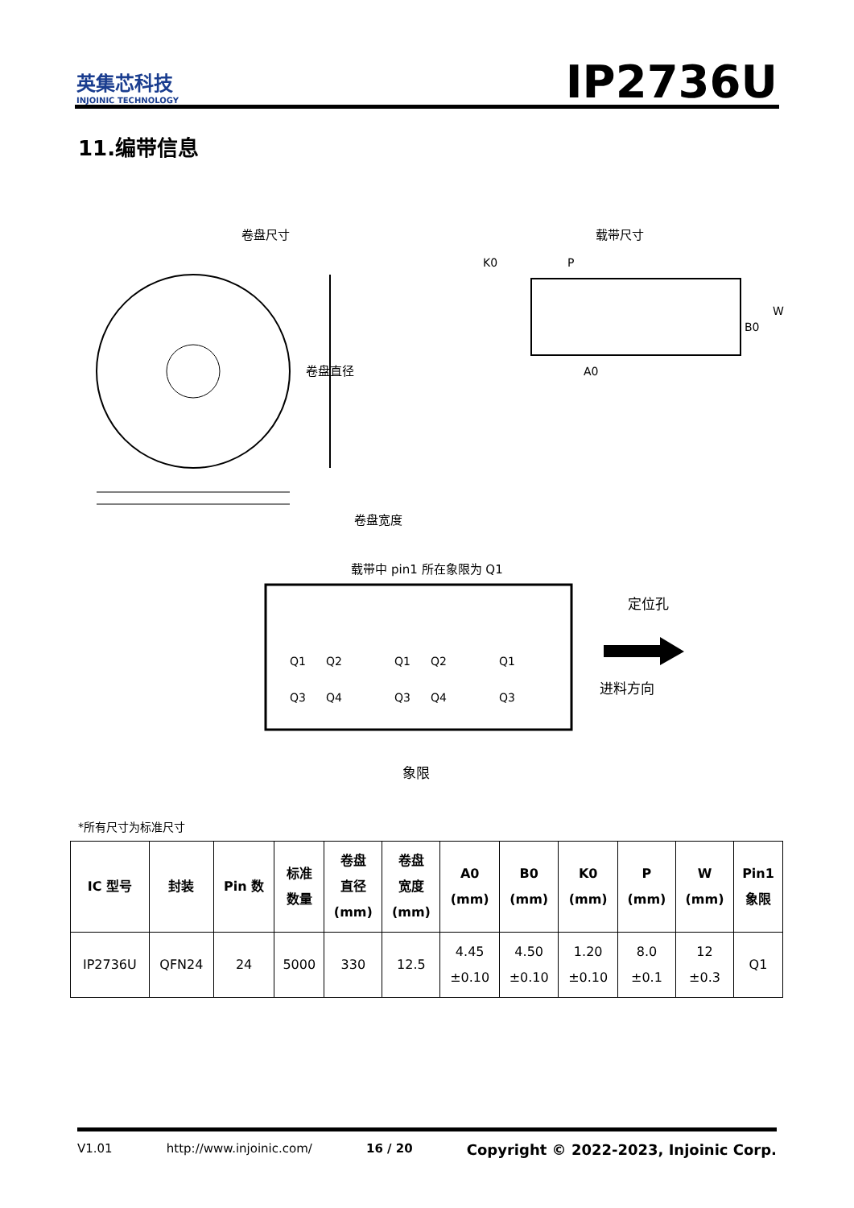英集芯科技
INJOINIC TECHNOLOGY
IP2736U
11.编带信息
卷盘尺寸
卷盘直径
卷盘宽度
载带尺寸
K0
P
B0
W
A0
载带中 pin1 所在象限为 Q1
Q1
Q2
Q3
Q4
Q1
Q2
Q3
Q4
Q1
Q3
定位孔
进料方向
象限
*所有尺寸为标准尺寸
| IC 型号 | 封装 | Pin 数 | 标准 数量 | 卷盘 直径 (mm) | 卷盘 宽度 (mm) | A0 (mm) | B0 (mm) | K0 (mm) | P (mm) | W (mm) | Pin1 象限 |
| --- | --- | --- | --- | --- | --- | --- | --- | --- | --- | --- | --- |
| IP2736U | QFN24 | 24 | 5000 | 330 | 12.5 | 4.45 ±0.10 | 4.50 ±0.10 | 1.20 ±0.10 | 8.0 ±0.1 | 12 ±0.3 | Q1 |
V1.01 http://www.injoinic.com/ 16 / 20 Copyright © 2022-2023, Injoinic Corp.